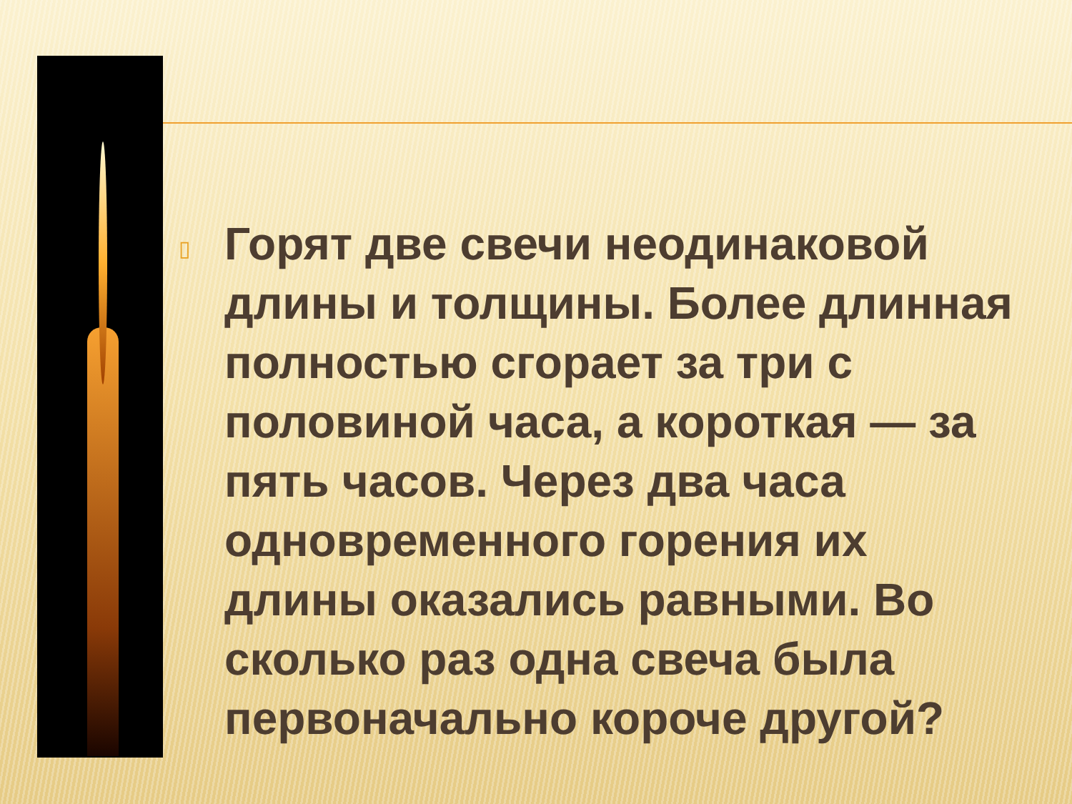▯
Горят две свечи неодинаковой длины и толщины. Более длинная полностью сгорает за три с половиной часа, а короткая — за пять часов. Через два часа одновременного горения их длины оказались равными. Во сколько раз одна свеча была первоначально короче другой?